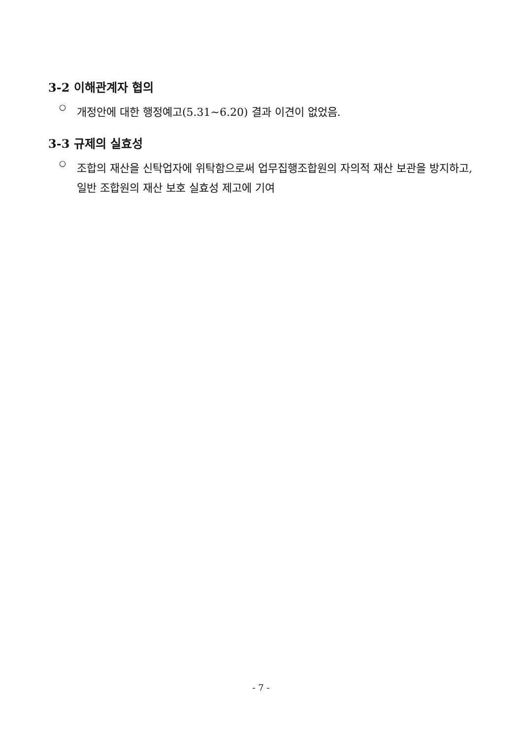3-2 이해관계자 협의
○
개정안에 대한 행정예고(5.31~6.20) 결과 이견이 없었음.
3-3 규제의 실효성
○
조합의 재산을 신탁업자에 위탁함으로써 업무집행조합원의 자의적 재산 보관을 방지하고, 일반 조합원의 재산 보호 실효성 제고에 기여
- 7 -